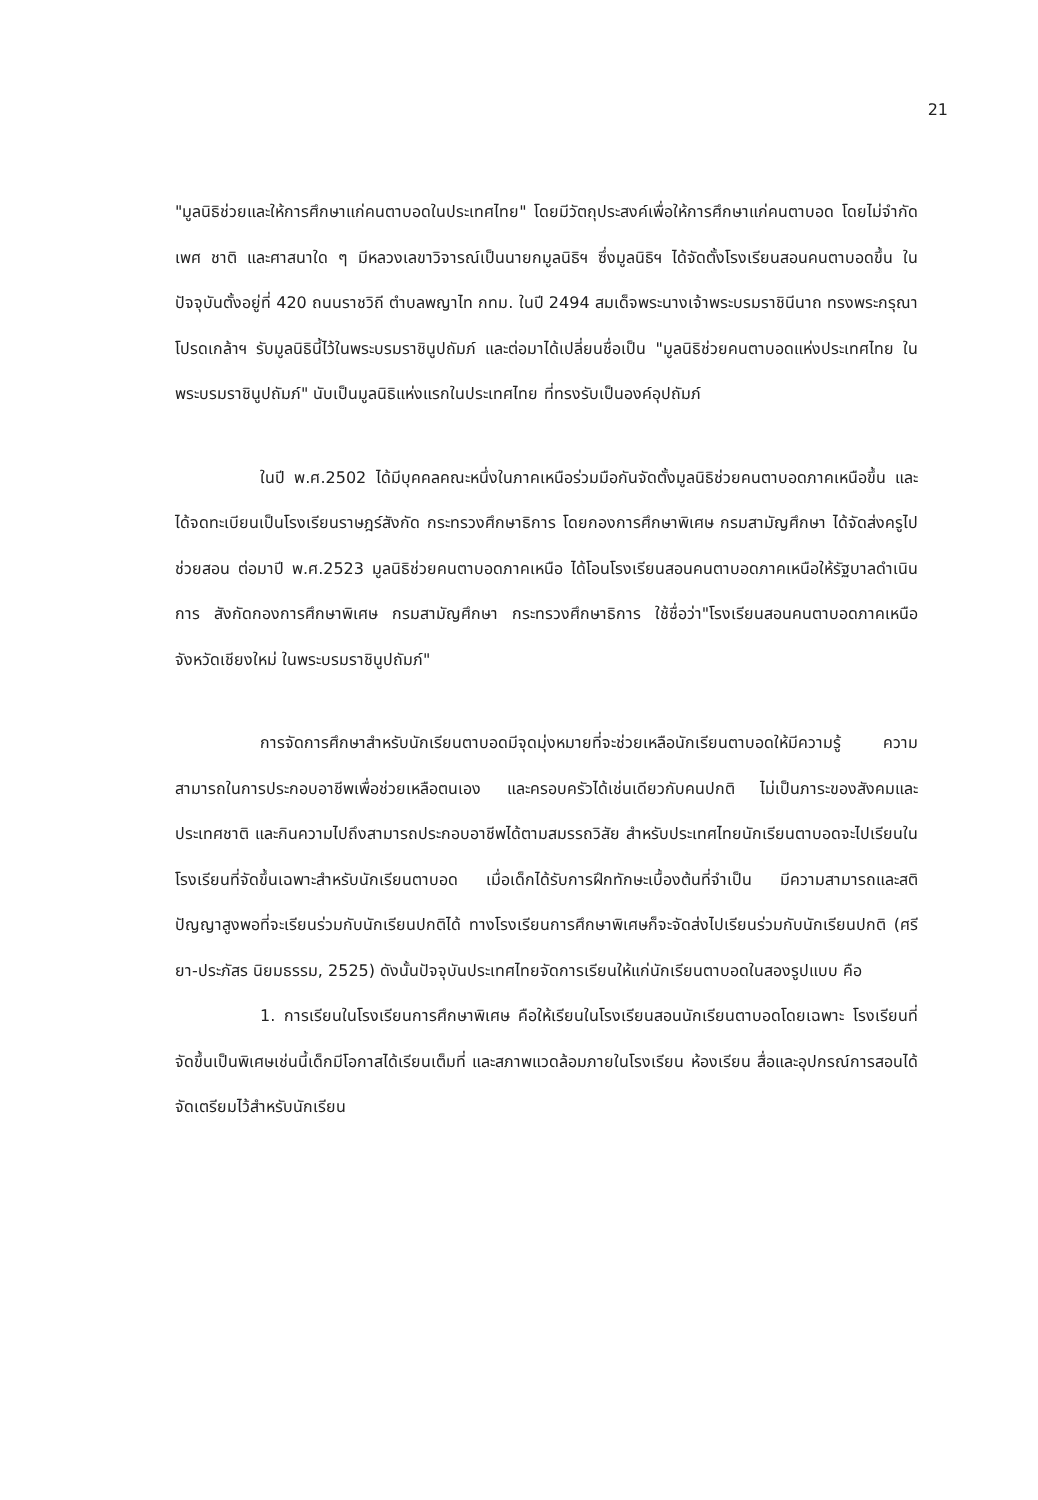21
"มูลนิธิช่วยและให้การศึกษาแก่คนตาบอดในประเทศไทย" โดยมีวัตถุประสงค์เพื่อให้การศึกษาแก่คนตาบอด โดยไม่จำกัดเพศ ชาติ และศาสนาใด ๆ มีหลวงเลขาวิจารณ์เป็นนายกมูลนิธิฯ ซึ่งมูลนิธิฯ ได้จัดตั้งโรงเรียนสอนคนตาบอดขึ้น ในปัจจุบันตั้งอยู่ที่ 420 ถนนราชวิถี ตำบลพญาไท กทม. ในปี 2494 สมเด็จพระนางเจ้าพระบรมราชินีนาถ ทรงพระกรุณาโปรดเกล้าฯ รับมูลนิธินี้ไว้ในพระบรมราชินูปถัมภ์ และต่อมาได้เปลี่ยนชื่อเป็น "มูลนิธิช่วยคนตาบอดแห่งประเทศไทย ในพระบรมราชินูปถัมภ์" นับเป็นมูลนิธิแห่งแรกในประเทศไทย ที่ทรงรับเป็นองค์อุปถัมภ์
ในปี พ.ศ.2502 ได้มีบุคคลคณะหนึ่งในภาคเหนือร่วมมือกันจัดตั้งมูลนิธิช่วยคนตาบอดภาคเหนือขึ้น และได้จดทะเบียนเป็นโรงเรียนราษฎร์สังกัด กระทรวงศึกษาธิการ โดยกองการศึกษาพิเศษ กรมสามัญศึกษา ได้จัดส่งครูไปช่วยสอน ต่อมาปี พ.ศ.2523 มูลนิธิช่วยคนตาบอดภาคเหนือ ได้โอนโรงเรียนสอนคนตาบอดภาคเหนือให้รัฐบาลดำเนินการ สังกัดกองการศึกษาพิเศษ กรมสามัญศึกษา กระทรวงศึกษาธิการ ใช้ชื่อว่า"โรงเรียนสอนคนตาบอดภาคเหนือ จังหวัดเชียงใหม่ ในพระบรมราชินูปถัมภ์"
การจัดการศึกษาสำหรับนักเรียนตาบอดมีจุดมุ่งหมายที่จะช่วยเหลือนักเรียนตาบอดให้มีความรู้ ความสามารถในการประกอบอาชีพเพื่อช่วยเหลือตนเอง และครอบครัวได้เช่นเดียวกับคนปกติ ไม่เป็นภาระของสังคมและประเทศชาติ และกินความไปถึงสามารถประกอบอาชีพได้ตามสมรรถวิสัย สำหรับประเทศไทยนักเรียนตาบอดจะไปเรียนในโรงเรียนที่จัดขึ้นเฉพาะสำหรับนักเรียนตาบอด เมื่อเด็กได้รับการฝึกทักษะเบื้องต้นที่จำเป็น มีความสามารถและสติปัญญาสูงพอที่จะเรียนร่วมกับนักเรียนปกติได้ ทางโรงเรียนการศึกษาพิเศษก็จะจัดส่งไปเรียนร่วมกับนักเรียนปกติ (ศรียา-ประภัสร นิยมธรรม, 2525) ดังนั้นปัจจุบันประเทศไทยจัดการเรียนให้แก่นักเรียนตาบอดในสองรูปแบบ คือ
1. การเรียนในโรงเรียนการศึกษาพิเศษ คือให้เรียนในโรงเรียนสอนนักเรียนตาบอดโดยเฉพาะ โรงเรียนที่จัดขึ้นเป็นพิเศษเช่นนี้เด็กมีโอกาสได้เรียนเต็มที่ และสภาพแวดล้อมภายในโรงเรียน ห้องเรียน สื่อและอุปกรณ์การสอนได้จัดเตรียมไว้สำหรับนักเรียน